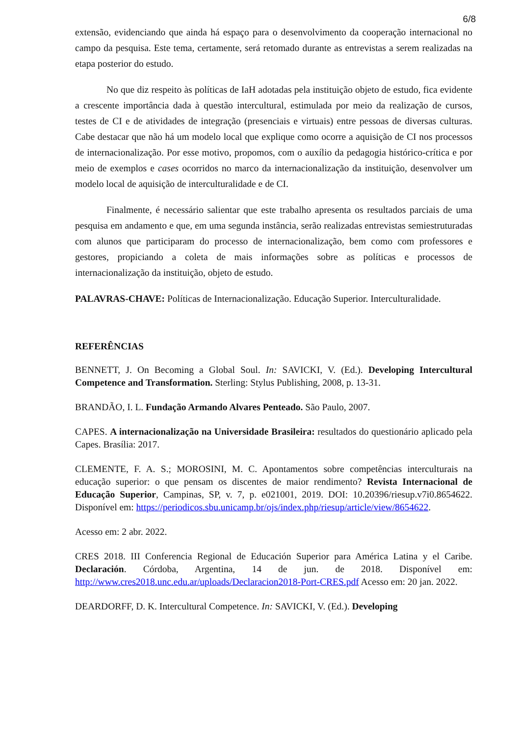6/8
extensão, evidenciando que ainda há espaço para o desenvolvimento da cooperação internacional no campo da pesquisa. Este tema, certamente, será retomado durante as entrevistas a serem realizadas na etapa posterior do estudo.
No que diz respeito às políticas de IaH adotadas pela instituição objeto de estudo, fica evidente a crescente importância dada à questão intercultural, estimulada por meio da realização de cursos, testes de CI e de atividades de integração (presenciais e virtuais) entre pessoas de diversas culturas. Cabe destacar que não há um modelo local que explique como ocorre a aquisição de CI nos processos de internacionalização. Por esse motivo, propomos, com o auxílio da pedagogia histórico-crítica e por meio de exemplos e cases ocorridos no marco da internacionalização da instituição, desenvolver um modelo local de aquisição de interculturalidade e de CI.
Finalmente, é necessário salientar que este trabalho apresenta os resultados parciais de uma pesquisa em andamento e que, em uma segunda instância, serão realizadas entrevistas semiestruturadas com alunos que participaram do processo de internacionalização, bem como com professores e gestores, propiciando a coleta de mais informações sobre as políticas e processos de internacionalização da instituição, objeto de estudo.
PALAVRAS-CHAVE: Políticas de Internacionalização. Educação Superior. Interculturalidade.
REFERÊNCIAS
BENNETT, J. On Becoming a Global Soul. In: SAVICKI, V. (Ed.). Developing Intercultural Competence and Transformation. Sterling: Stylus Publishing, 2008, p. 13-31.
BRANDÃO, I. L. Fundação Armando Alvares Penteado. São Paulo, 2007.
CAPES. A internacionalização na Universidade Brasileira: resultados do questionário aplicado pela Capes. Brasília: 2017.
CLEMENTE, F. A. S.; MOROSINI, M. C. Apontamentos sobre competências interculturais na educação superior: o que pensam os discentes de maior rendimento? Revista Internacional de Educação Superior, Campinas, SP, v. 7, p. e021001, 2019. DOI: 10.20396/riesup.v7i0.8654622. Disponível em: https://periodicos.sbu.unicamp.br/ojs/index.php/riesup/article/view/8654622.
Acesso em: 2 abr. 2022.
CRES 2018. III Conferencia Regional de Educación Superior para América Latina y el Caribe. Declaración. Córdoba, Argentina, 14 de jun. de 2018. Disponível em: http://www.cres2018.unc.edu.ar/uploads/Declaracion2018-Port-CRES.pdf Acesso em: 20 jan. 2022.
DEARDORFF, D. K. Intercultural Competence. In: SAVICKI, V. (Ed.). Developing